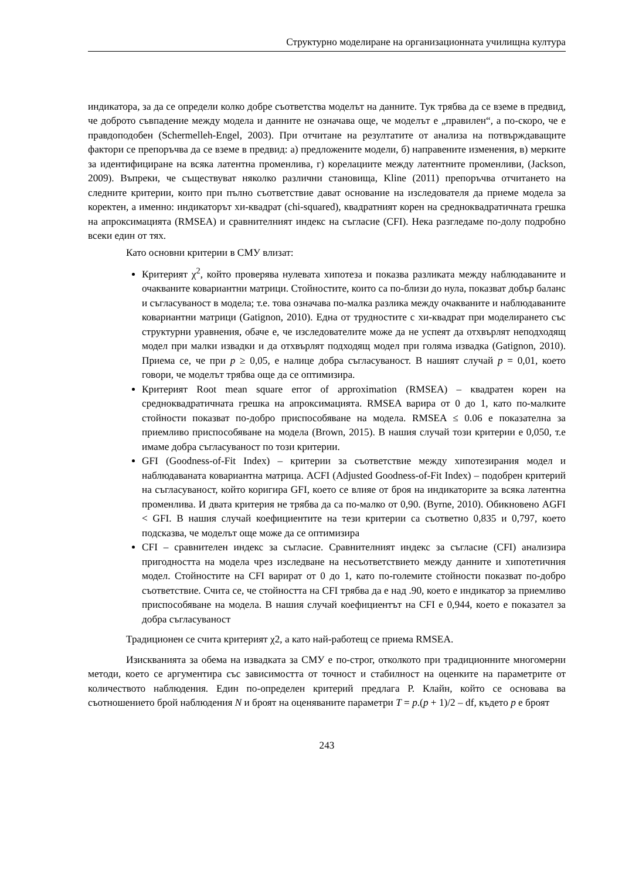Структурно моделиране на организационната училищна култура
индикатора, за да се определи колко добре съответства моделът на данните. Тук трябва да се вземе в предвид, че доброто съвпадение между модела и данните не означава още, че моделът е „правилен“, а по-скоро, че е правдоподобен (Schermelleh-Engel, 2003). При отчитане на резултатите от анализа на потвърждаващите фактори се препоръчва да се вземе в предвид: а) предложените модели, б) направените изменения, в) мерките за идентифициране на всяка латентна променлива, г) корелациите между латентните променливи, (Jackson, 2009). Въпреки, че съществуват няколко различни становища, Kline (2011) препоръчва отчитането на следните критерии, които при пълно съответствие дават основание на изследователя да приеме модела за коректен, а именно: индикаторът хи-квадрат (chi-squared), квадратният корен на средноквадратичната грешка на апроксимацията (RMSEA) и сравнителният индекс на съгласие (CFI). Нека разгледаме по-долу подробно всеки един от тях.
Като основни критерии в СМУ влизат:
Критерият χ<sup>2</sup>, който проверява нулевата хипотеза и показва разликата между наблюдаваните и очакваните ковариантни матрици. Стойностите, които са по-близи до нула, показват добър баланс и съгласуваност в модела; т.е. това означава по-малка разлика между очакваните и наблюдаваните ковариантни матрици (Gatignon, 2010). Една от трудностите с хи-квадрат при моделирането със структурни уравнения, обаче е, че изследователите може да не успеят да отхвърлят неподходящ модел при малки извадки и да отхвърлят подходящ модел при голяма извадка (Gatignon, 2010). Приема се, че при p ≥ 0,05, е налице добра съгласуваност. В нашият случай p = 0,01, което говори, че моделът трябва още да се оптимизира.
Критерият Root mean square error of approximation (RMSEA) – квадратен корен на средноквадратичната грешка на апроксимацията. RMSEA варира от 0 до 1, като по-малките стойности показват по-добро приспособяване на модела. RMSEA ≤ 0.06 е показателна за приемливо приспособяване на модела (Brown, 2015). В нашия случай този критерии е 0,050, т.е имаме добра съгласуваност по този критерии.
GFI (Goodness-of-Fit Index) – критерии за съответствие между хипотезирания модел и наблюдаваната ковариантна матрица. ACFI (Adjusted Goodness-of-Fit Index) – подобрен критерий на съгласуваност, който коригира GFI, което се влияе от броя на индикаторите за всяка латентна променлива. И двата критерия не трябва да са по-малко от 0,90. (Byrne, 2010). Обикновено AGFI < GFI. В нашия случай коефициентите на тези критерии са съответно 0,835 и 0,797, което подсказва, че моделът още може да се оптимизира
CFI – сравнителен индекс за съгласие. Сравнителният индекс за съгласие (CFI) анализира пригодността на модела чрез изследване на несъответствието между данните и хипотетичния модел. Стойностите на CFI варират от 0 до 1, като по-големите стойности показват по-добро съответствие. Счита се, че стойността на CFI трябва да е над .90, което е индикатор за приемливо приспособяване на модела. В нашия случай коефициентът на CFI е 0,944, което е показател за добра съгласуваност
Традиционен се счита критерият χ2, а като най-работещ се приема RMSEA.
Изискванията за обема на извадката за СМУ е по-строг, отколкото при традиционните многомерни методи, което се аргументира със зависимостта от точност и стабилност на оценките на параметрите от количеството наблюдения. Един по-определен критерий предлага Р. Клайн, който се основава ва съотношението брой наблюдения N и броят на оценяваните параметри T = p.(p + 1)/2 – df, където p е броят
243